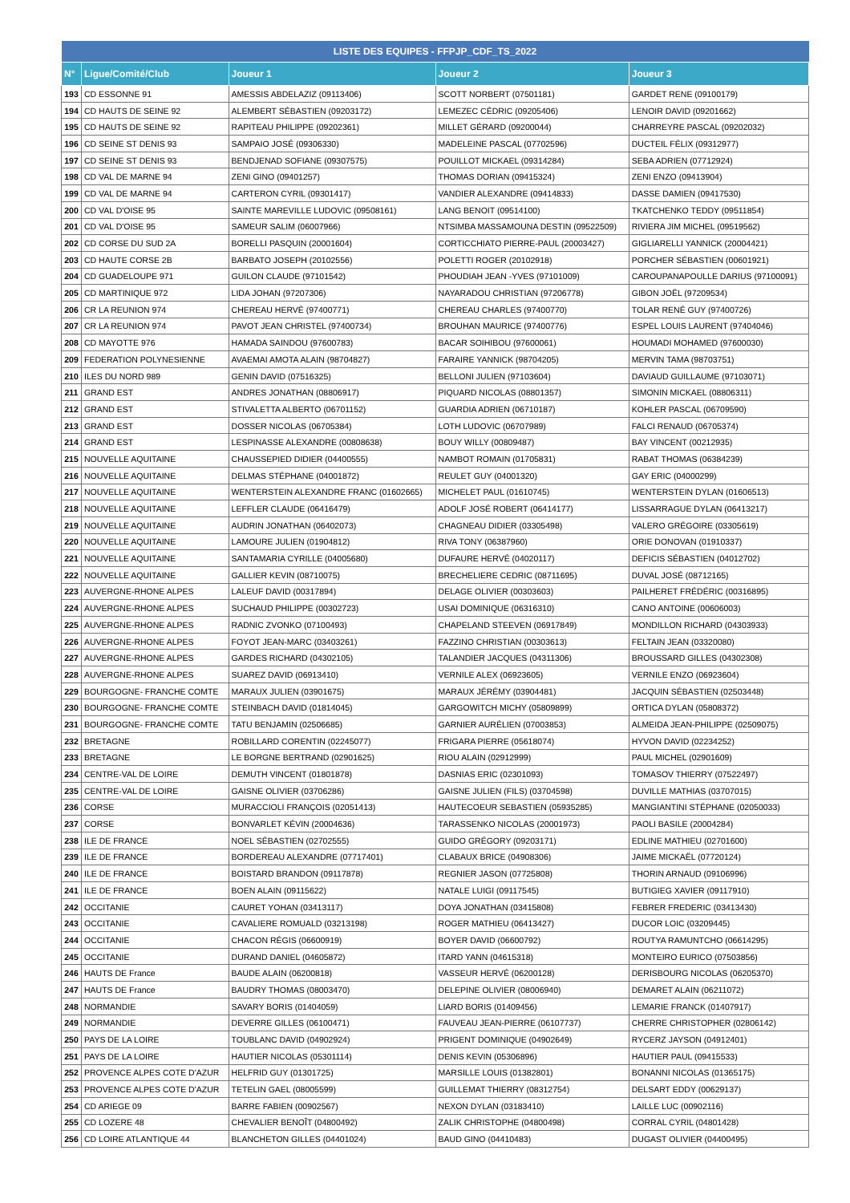| LISTE DES EQUIPES - FFPJP_CDF_TS_2022 | | | | |
| --- | --- | --- | --- | --- |
| N° | Ligue/Comité/Club | Joueur 1 | Joueur 2 | Joueur 3 |
| 193 | CD ESSONNE 91 | AMESSIS ABDELAZIZ (09113406) | SCOTT NORBERT (07501181) | GARDET RENE (09100179) |
| 194 | CD HAUTS DE SEINE 92 | ALEMBERT SÉBASTIEN (09203172) | LEMEZEC CÉDRIC (09205406) | LENOIR DAVID (09201662) |
| 195 | CD HAUTS DE SEINE 92 | RAPITEAU PHILIPPE (09202361) | MILLET GÉRARD (09200044) | CHARREYRE PASCAL (09202032) |
| 196 | CD SEINE ST DENIS 93 | SAMPAIO JOSÉ (09306330) | MADELEINE PASCAL (07702596) | DUCTEIL FÉLIX (09312977) |
| 197 | CD SEINE ST DENIS 93 | BENDJENAD SOFIANE (09307575) | POUILLOT MICKAEL (09314284) | SEBA ADRIEN (07712924) |
| 198 | CD VAL DE MARNE 94 | ZENI GINO (09401257) | THOMAS DORIAN (09415324) | ZENI ENZO (09413904) |
| 199 | CD VAL DE MARNE 94 | CARTERON CYRIL (09301417) | VANDIER ALEXANDRE (09414833) | DASSE DAMIEN (09417530) |
| 200 | CD VAL D'OISE 95 | SAINTE MAREVILLE LUDOVIC (09508161) | LANG BENOIT (09514100) | TKATCHENKO TEDDY (09511854) |
| 201 | CD VAL D'OISE 95 | SAMEUR SALIM (06007966) | NTSIMBA MASSAMOUNA DESTIN (09522509) | RIVIERA JIM MICHEL (09519562) |
| 202 | CD CORSE DU SUD 2A | BORELLI PASQUIN (20001604) | CORTICCHIATO PIERRE-PAUL (20003427) | GIGLIARELLI YANNICK (20004421) |
| 203 | CD HAUTE CORSE 2B | BARBATO JOSEPH (20102556) | POLETTI ROGER (20102918) | PORCHER SÉBASTIEN (00601921) |
| 204 | CD GUADELOUPE 971 | GUILON CLAUDE (97101542) | PHOUDIAH JEAN -YVES (97101009) | CAROUPANAPOULLE DARIUS (97100091) |
| 205 | CD MARTINIQUE 972 | LIDA JOHAN (97207306) | NAYARADOU CHRISTIAN (97206778) | GIBON JOËL (97209534) |
| 206 | CR LA REUNION 974 | CHEREAU HERVÉ (97400771) | CHEREAU CHARLES (97400770) | TOLAR RENÉ GUY (97400726) |
| 207 | CR LA REUNION 974 | PAVOT JEAN CHRISTEL (97400734) | BROUHAN MAURICE (97400776) | ESPEL LOUIS LAURENT (97404046) |
| 208 | CD MAYOTTE 976 | HAMADA SAINDOU (97600783) | BACAR SOIHIBOU (97600061) | HOUMADI MOHAMED (97600030) |
| 209 | FEDERATION POLYNESIENNE | AVAEMAI AMOTA ALAIN (98704827) | FARAIRE YANNICK (98704205) | MERVIN TAMA (98703751) |
| 210 | ILES DU NORD 989 | GENIN DAVID (07516325) | BELLONI JULIEN (97103604) | DAVIAUD GUILLAUME (97103071) |
| 211 | GRAND EST | ANDRES JONATHAN (08806917) | PIQUARD NICOLAS (08801357) | SIMONIN MICKAEL (08806311) |
| 212 | GRAND EST | STIVALETTA ALBERTO (06701152) | GUARDIA ADRIEN (06710187) | KOHLER PASCAL (06709590) |
| 213 | GRAND EST | DOSSER NICOLAS (06705384) | LOTH LUDOVIC (06707989) | FALCI RENAUD (06705374) |
| 214 | GRAND EST | LESPINASSE ALEXANDRE (00808638) | BOUY WILLY (00809487) | BAY VINCENT (00212935) |
| 215 | NOUVELLE AQUITAINE | CHAUSSEPIED DIDIER (04400555) | NAMBOT ROMAIN (01705831) | RABAT THOMAS (06384239) |
| 216 | NOUVELLE AQUITAINE | DELMAS STÉPHANE (04001872) | REULET GUY (04001320) | GAY ERIC (04000299) |
| 217 | NOUVELLE AQUITAINE | WENTERSTEIN ALEXANDRE FRANC (01602665) | MICHELET PAUL (01610745) | WENTERSTEIN DYLAN (01606513) |
| 218 | NOUVELLE AQUITAINE | LEFFLER CLAUDE (06416479) | ADOLF JOSÉ ROBERT (06414177) | LISSARRAGUE DYLAN (06413217) |
| 219 | NOUVELLE AQUITAINE | AUDRIN JONATHAN (06402073) | CHAGNEAU DIDIER (03305498) | VALERO GRÉGOIRE (03305619) |
| 220 | NOUVELLE AQUITAINE | LAMOURE JULIEN (01904812) | RIVA TONY (06387960) | ORIE DONOVAN (01910337) |
| 221 | NOUVELLE AQUITAINE | SANTAMARIA CYRILLE (04005680) | DUFAURE HERVÉ (04020117) | DEFICIS SÉBASTIEN (04012702) |
| 222 | NOUVELLE AQUITAINE | GALLIER KEVIN (08710075) | BRECHELIERE CEDRIC (08711695) | DUVAL JOSÉ (08712165) |
| 223 | AUVERGNE-RHONE ALPES | LALEUF DAVID (00317894) | DELAGE OLIVIER (00303603) | PAILHERET FRÉDÉRIC (00316895) |
| 224 | AUVERGNE-RHONE ALPES | SUCHAUD PHILIPPE (00302723) | USAI DOMINIQUE (06316310) | CANO ANTOINE (00606003) |
| 225 | AUVERGNE-RHONE ALPES | RADNIC ZVONKO (07100493) | CHAPELAND STEEVEN (06917849) | MONDILLON RICHARD (04303933) |
| 226 | AUVERGNE-RHONE ALPES | FOYOT JEAN-MARC (03403261) | FAZZINO CHRISTIAN (00303613) | FELTAIN JEAN (03320080) |
| 227 | AUVERGNE-RHONE ALPES | GARDES RICHARD (04302105) | TALANDIER JACQUES (04311306) | BROUSSARD GILLES (04302308) |
| 228 | AUVERGNE-RHONE ALPES | SUAREZ DAVID (06913410) | VERNILE ALEX (06923605) | VERNILE ENZO (06923604) |
| 229 | BOURGOGNE- FRANCHE COMTE | MARAUX JULIEN (03901675) | MARAUX JÉRÉMY (03904481) | JACQUIN SÉBASTIEN (02503448) |
| 230 | BOURGOGNE- FRANCHE COMTE | STEINBACH DAVID (01814045) | GARGOWITCH MICHY (05809899) | ORTICA DYLAN (05808372) |
| 231 | BOURGOGNE- FRANCHE COMTE | TATU BENJAMIN (02506685) | GARNIER AURÉLIEN (07003853) | ALMEIDA JEAN-PHILIPPE (02509075) |
| 232 | BRETAGNE | ROBILLARD CORENTIN (02245077) | FRIGARA PIERRE (05618074) | HYVON DAVID (02234252) |
| 233 | BRETAGNE | LE BORGNE BERTRAND (02901625) | RIOU ALAIN (02912999) | PAUL MICHEL (02901609) |
| 234 | CENTRE-VAL DE LOIRE | DEMUTH VINCENT (01801878) | DASNIAS ERIC (02301093) | TOMASOV THIERRY (07522497) |
| 235 | CENTRE-VAL DE LOIRE | GAISNE OLIVIER (03706286) | GAISNE JULIEN (FILS) (03704598) | DUVILLE MATHIAS (03707015) |
| 236 | CORSE | MURACCIOLI FRANÇOIS (02051413) | HAUTECOEUR SEBASTIEN (05935285) | MANGIANTINI STÉPHANE (02050033) |
| 237 | CORSE | BONVARLET KÉVIN (20004636) | TARASSENKO NICOLAS (20001973) | PAOLI BASILE (20004284) |
| 238 | ILE DE FRANCE | NOEL SÉBASTIEN (02702555) | GUIDO GRÉGORY (09203171) | EDLINE MATHIEU (02701600) |
| 239 | ILE DE FRANCE | BORDEREAU ALEXANDRE (07717401) | CLABAUX BRICE (04908306) | JAIME MICKAËL (07720124) |
| 240 | ILE DE FRANCE | BOISTARD BRANDON (09117878) | REGNIER JASON (07725808) | THORIN ARNAUD (09106996) |
| 241 | ILE DE FRANCE | BOEN ALAIN (09115622) | NATALE LUIGI (09117545) | BUTIGIEG XAVIER (09117910) |
| 242 | OCCITANIE | CAURET YOHAN (03413117) | DOYA JONATHAN (03415808) | FEBRER FREDERIC (03413430) |
| 243 | OCCITANIE | CAVALIERE ROMUALD (03213198) | ROGER MATHIEU (06413427) | DUCOR LOIC (03209445) |
| 244 | OCCITANIE | CHACON RÉGIS (06600919) | BOYER DAVID (06600792) | ROUTYA RAMUNTCHO (06614295) |
| 245 | OCCITANIE | DURAND DANIEL (04605872) | ITARD YANN (04615318) | MONTEIRO EURICO (07503856) |
| 246 | HAUTS DE France | BAUDE ALAIN (06200818) | VASSEUR HERVÉ (06200128) | DERISBOURG NICOLAS (06205370) |
| 247 | HAUTS DE France | BAUDRY THOMAS (08003470) | DELEPINE OLIVIER (08006940) | DEMARET ALAIN (06211072) |
| 248 | NORMANDIE | SAVARY BORIS (01404059) | LIARD BORIS (01409456) | LEMARIE FRANCK (01407917) |
| 249 | NORMANDIE | DEVERRE GILLES (06100471) | FAUVEAU JEAN-PIERRE (06107737) | CHERRE CHRISTOPHER (02806142) |
| 250 | PAYS DE LA LOIRE | TOUBLANC DAVID (04902924) | PRIGENT DOMINIQUE (04902649) | RYCERZ JAYSON (04912401) |
| 251 | PAYS DE LA LOIRE | HAUTIER NICOLAS (05301114) | DENIS KEVIN (05306896) | HAUTIER PAUL (09415533) |
| 252 | PROVENCE ALPES COTE D'AZUR | HELFRID GUY (01301725) | MARSILLE LOUIS (01382801) | BONANNI NICOLAS (01365175) |
| 253 | PROVENCE ALPES COTE D'AZUR | TETELIN GAEL (08005599) | GUILLEMAT THIERRY (08312754) | DELSART EDDY (00629137) |
| 254 | CD ARIEGE 09 | BARRE FABIEN (00902567) | NEXON DYLAN (03183410) | LAILLE LUC (00902116) |
| 255 | CD LOZERE 48 | CHEVALIER BENOÎT (04800492) | ZALIK CHRISTOPHE (04800498) | CORRAL CYRIL (04801428) |
| 256 | CD LOIRE ATLANTIQUE 44 | BLANCHETON GILLES (04401024) | BAUD GINO (04410483) | DUGAST OLIVIER (04400495) |